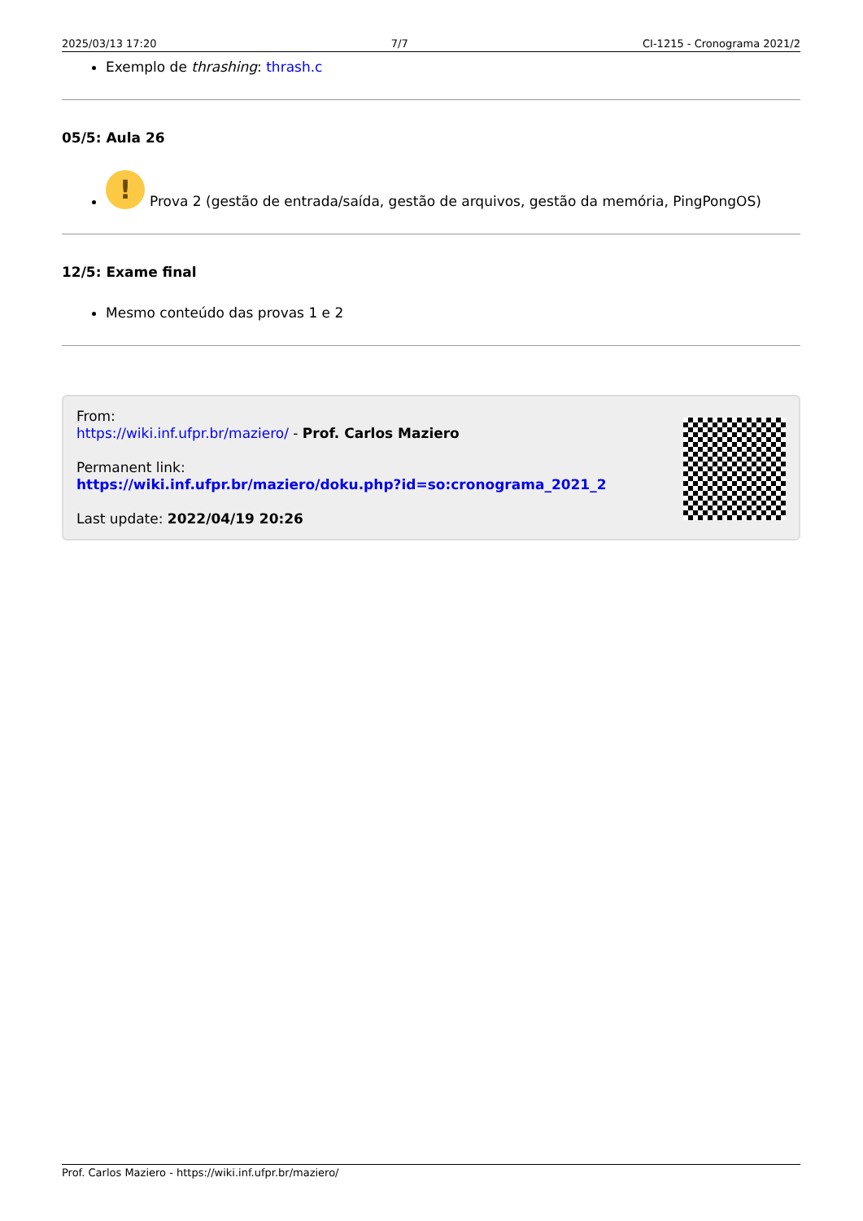2025/03/13 17:20 7/7 CI-1215 - Cronograma 2021/2
Exemplo de thrashing: thrash.c
05/5: Aula 26
! Prova 2 (gestão de entrada/saída, gestão de arquivos, gestão da memória, PingPongOS)
12/5: Exame final
Mesmo conteúdo das provas 1 e 2
From:
https://wiki.inf.ufpr.br/maziero/ - Prof. Carlos Maziero
Permanent link:
https://wiki.inf.ufpr.br/maziero/doku.php?id=so:cronograma_2021_2
Last update: 2022/04/19 20:26
Prof. Carlos Maziero - https://wiki.inf.ufpr.br/maziero/